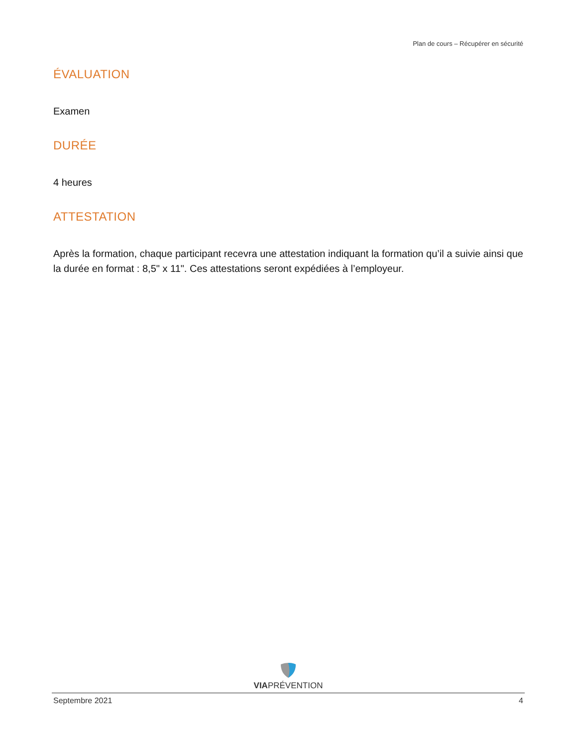Plan de cours – Récupérer en sécurité
ÉVALUATION
Examen
DURÉE
4 heures
ATTESTATION
Après la formation, chaque participant recevra une attestation indiquant la formation qu’il a suivie ainsi que la durée en format : 8,5" x 11". Ces attestations seront expédiées à l’employeur.
VIAPRÉVENTION
Septembre 2021 4